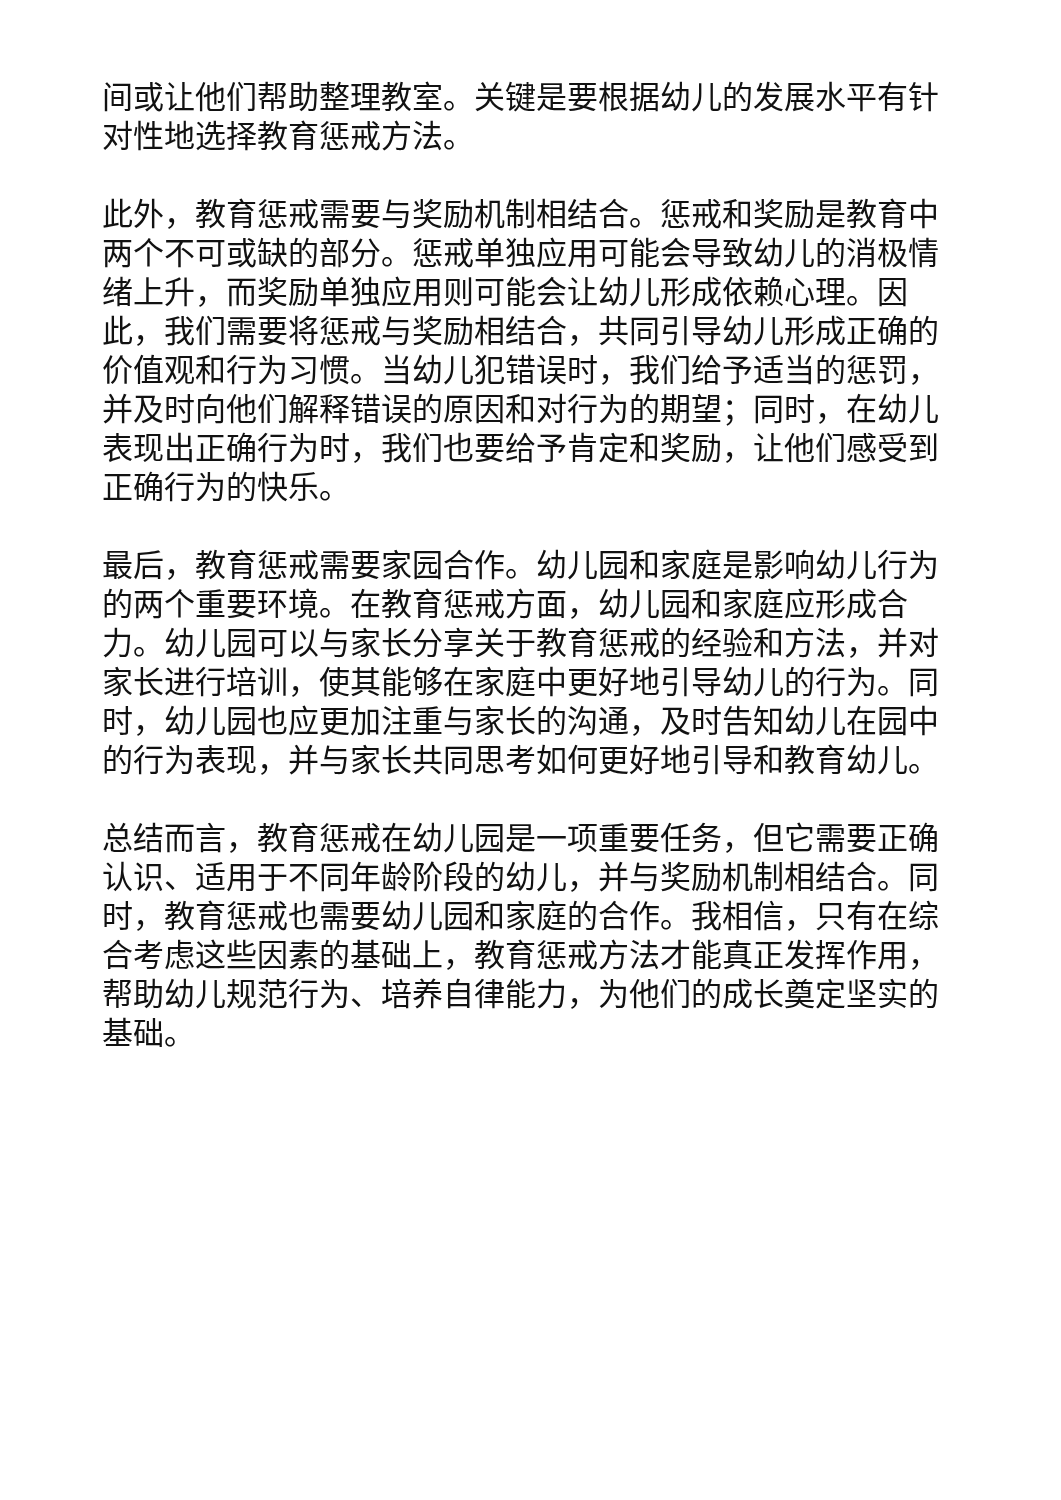间或让他们帮助整理教室。关键是要根据幼儿的发展水平有针对性地选择教育惩戒方法。
此外，教育惩戒需要与奖励机制相结合。惩戒和奖励是教育中两个不可或缺的部分。惩戒单独应用可能会导致幼儿的消极情绪上升，而奖励单独应用则可能会让幼儿形成依赖心理。因此，我们需要将惩戒与奖励相结合，共同引导幼儿形成正确的价值观和行为习惯。当幼儿犯错误时，我们给予适当的惩罚，并及时向他们解释错误的原因和对行为的期望；同时，在幼儿表现出正确行为时，我们也要给予肯定和奖励，让他们感受到正确行为的快乐。
最后，教育惩戒需要家园合作。幼儿园和家庭是影响幼儿行为的两个重要环境。在教育惩戒方面，幼儿园和家庭应形成合力。幼儿园可以与家长分享关于教育惩戒的经验和方法，并对家长进行培训，使其能够在家庭中更好地引导幼儿的行为。同时，幼儿园也应更加注重与家长的沟通，及时告知幼儿在园中的行为表现，并与家长共同思考如何更好地引导和教育幼儿。
总结而言，教育惩戒在幼儿园是一项重要任务，但它需要正确认识、适用于不同年龄阶段的幼儿，并与奖励机制相结合。同时，教育惩戒也需要幼儿园和家庭的合作。我相信，只有在综合考虑这些因素的基础上，教育惩戒方法才能真正发挥作用，帮助幼儿规范行为、培养自律能力，为他们的成长奠定坚实的基础。